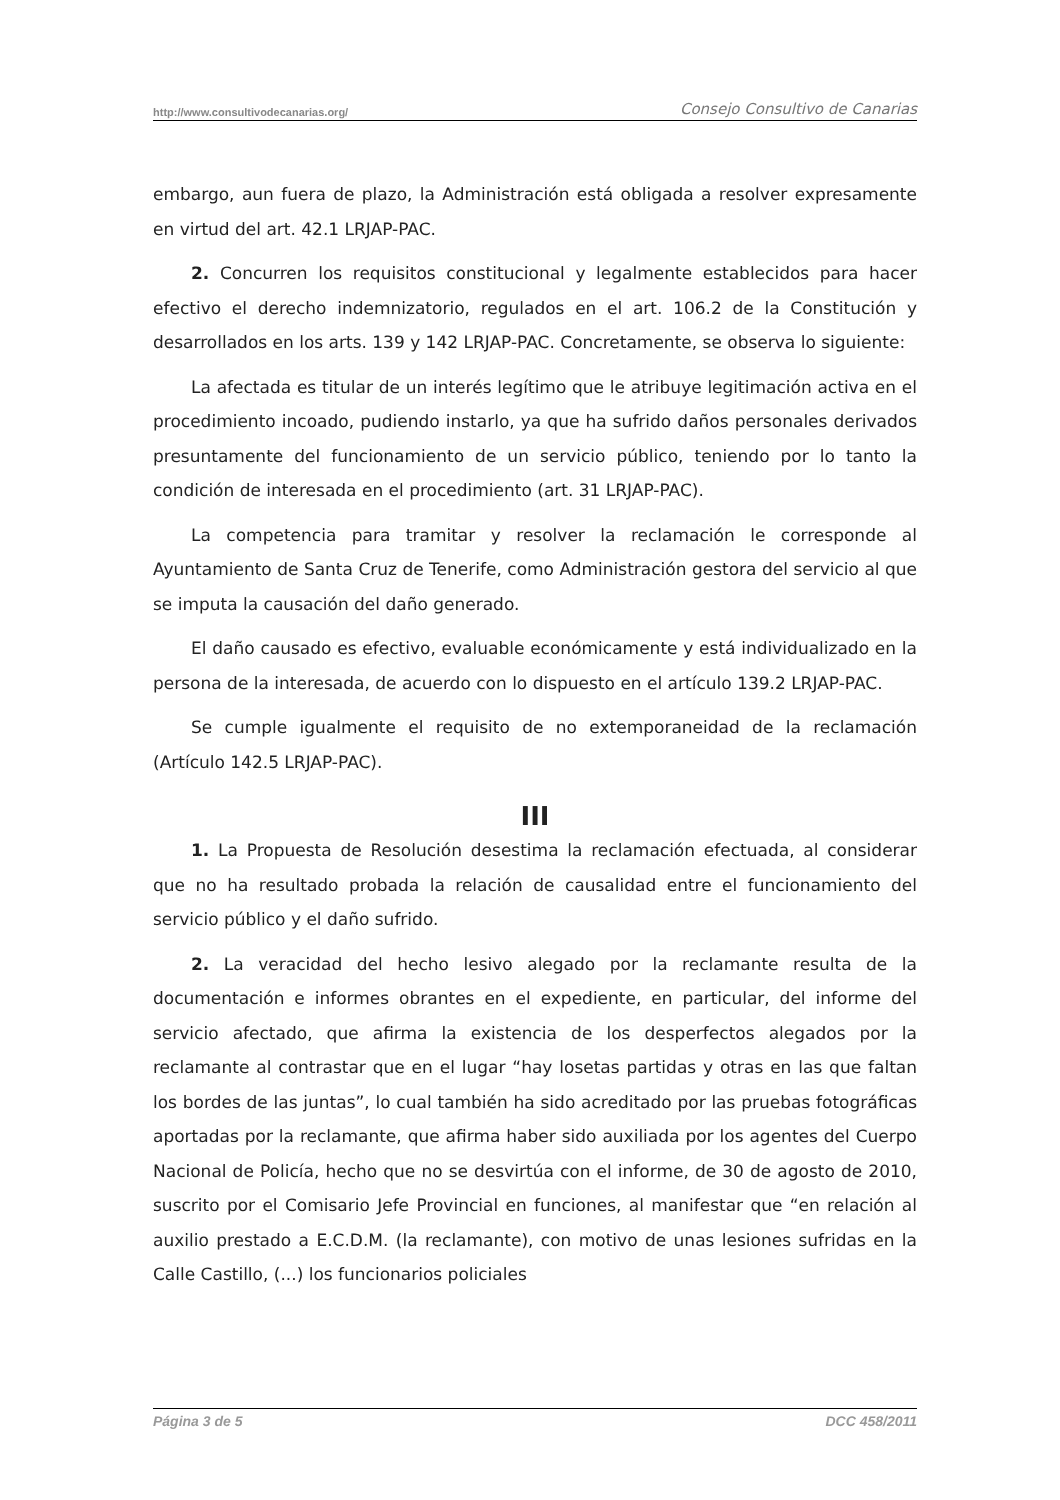http://www.consultivodecanarias.org/ Consejo Consultivo de Canarias
embargo, aun fuera de plazo, la Administración está obligada a resolver expresamente en virtud del art. 42.1 LRJAP-PAC.
2. Concurren los requisitos constitucional y legalmente establecidos para hacer efectivo el derecho indemnizatorio, regulados en el art. 106.2 de la Constitución y desarrollados en los arts. 139 y 142 LRJAP-PAC. Concretamente, se observa lo siguiente:
La afectada es titular de un interés legítimo que le atribuye legitimación activa en el procedimiento incoado, pudiendo instarlo, ya que ha sufrido daños personales derivados presuntamente del funcionamiento de un servicio público, teniendo por lo tanto la condición de interesada en el procedimiento (art. 31 LRJAP-PAC).
La competencia para tramitar y resolver la reclamación le corresponde al Ayuntamiento de Santa Cruz de Tenerife, como Administración gestora del servicio al que se imputa la causación del daño generado.
El daño causado es efectivo, evaluable económicamente y está individualizado en la persona de la interesada, de acuerdo con lo dispuesto en el artículo 139.2 LRJAP-PAC.
Se cumple igualmente el requisito de no extemporaneidad de la reclamación (Artículo 142.5 LRJAP-PAC).
III
1. La Propuesta de Resolución desestima la reclamación efectuada, al considerar que no ha resultado probada la relación de causalidad entre el funcionamiento del servicio público y el daño sufrido.
2. La veracidad del hecho lesivo alegado por la reclamante resulta de la documentación e informes obrantes en el expediente, en particular, del informe del servicio afectado, que afirma la existencia de los desperfectos alegados por la reclamante al contrastar que en el lugar “hay losetas partidas y otras en las que faltan los bordes de las juntas”, lo cual también ha sido acreditado por las pruebas fotográficas aportadas por la reclamante, que afirma haber sido auxiliada por los agentes del Cuerpo Nacional de Policía, hecho que no se desvirtúa con el informe, de 30 de agosto de 2010, suscrito por el Comisario Jefe Provincial en funciones, al manifestar que “en relación al auxilio prestado a E.C.D.M. (la reclamante), con motivo de unas lesiones sufridas en la Calle Castillo, (...) los funcionarios policiales
Página 3 de 5 DCC 458/2011